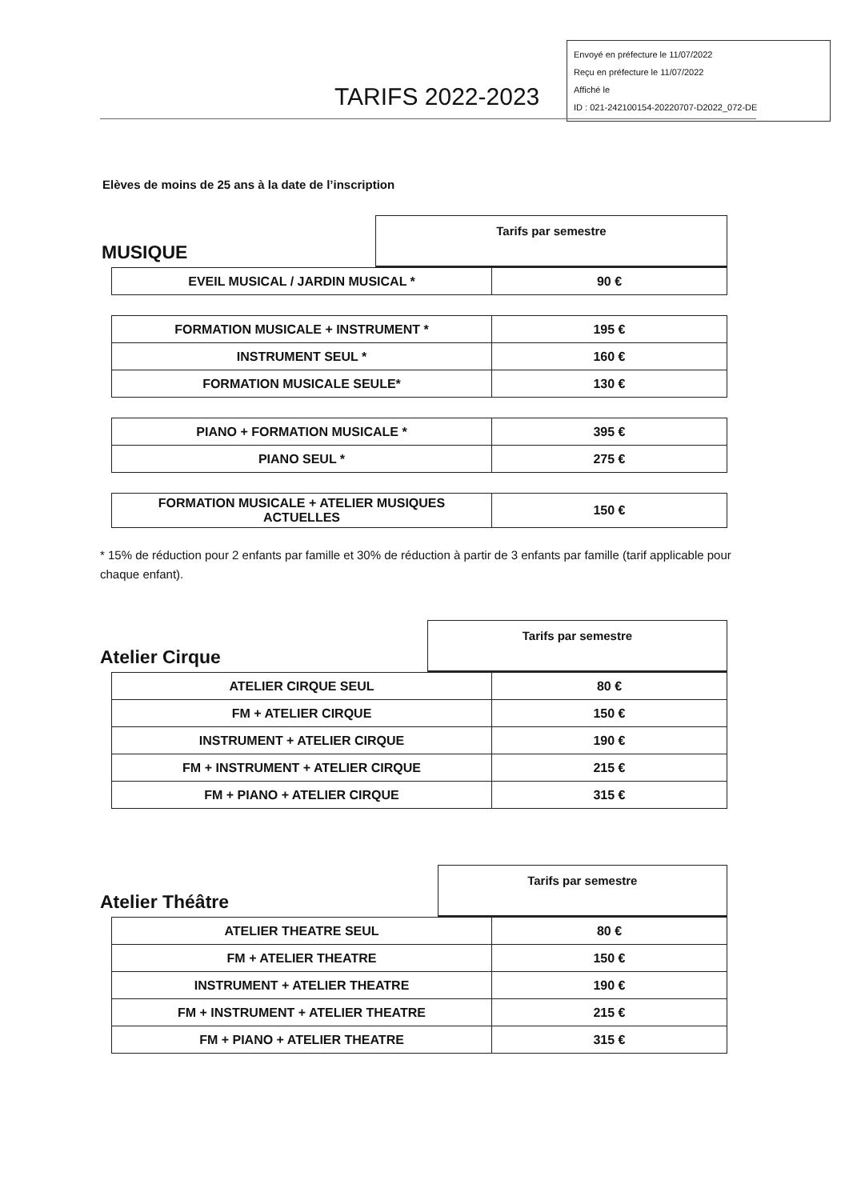Envoyé en préfecture le 11/07/2022
Reçu en préfecture le 11/07/2022
Affiché le
ID : 021-242100154-20220707-D2022_072-DE
TARIFS 2022-2023
Elèves de moins de 25 ans à la date de l’inscription
| MUSIQUE | Tarifs par semestre |
| EVEIL MUSICAL / JARDIN MUSICAL * | 90 € |
| FORMATION MUSICALE + INSTRUMENT * | 195 € |
| INSTRUMENT SEUL * | 160 € |
| FORMATION MUSICALE SEULE* | 130 € |
| PIANO + FORMATION MUSICALE * | 395 € |
| PIANO SEUL * | 275 € |
| FORMATION MUSICALE + ATELIER MUSIQUES ACTUELLES | 150 € |
* 15% de réduction pour 2 enfants par famille et 30% de réduction à partir de 3 enfants par famille (tarif applicable pour chaque enfant).
| Atelier Cirque | Tarifs par semestre |
| ATELIER CIRQUE SEUL | 80 € |
| FM + ATELIER CIRQUE | 150 € |
| INSTRUMENT + ATELIER CIRQUE | 190 € |
| FM + INSTRUMENT + ATELIER CIRQUE | 215 € |
| FM + PIANO + ATELIER CIRQUE | 315 € |
| Atelier Théâtre | Tarifs par semestre |
| ATELIER THEATRE SEUL | 80 € |
| FM + ATELIER THEATRE | 150 € |
| INSTRUMENT + ATELIER THEATRE | 190 € |
| FM + INSTRUMENT + ATELIER THEATRE | 215 € |
| FM + PIANO + ATELIER THEATRE | 315 € |